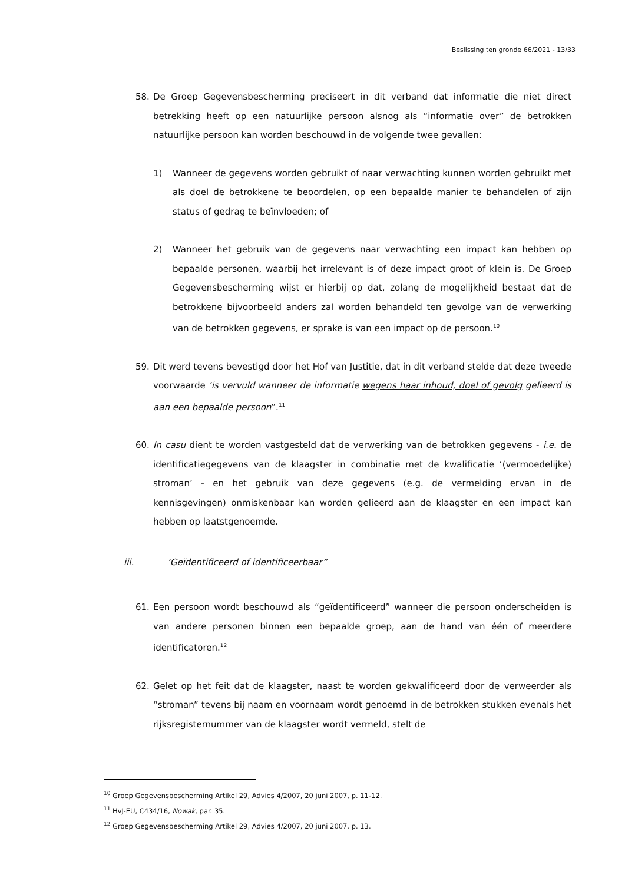Beslissing ten gronde 66/2021 - 13/33
58. De Groep Gegevensbescherming preciseert in dit verband dat informatie die niet direct betrekking heeft op een natuurlijke persoon alsnog als “informatie over” de betrokken natuurlijke persoon kan worden beschouwd in de volgende twee gevallen:
1) Wanneer de gegevens worden gebruikt of naar verwachting kunnen worden gebruikt met als doel de betrokkene te beoordelen, op een bepaalde manier te behandelen of zijn status of gedrag te beïnvloeden; of
2) Wanneer het gebruik van de gegevens naar verwachting een impact kan hebben op bepaalde personen, waarbij het irrelevant is of deze impact groot of klein is. De Groep Gegevensbescherming wijst er hierbij op dat, zolang de mogelijkheid bestaat dat de betrokkene bijvoorbeeld anders zal worden behandeld ten gevolge van de verwerking van de betrokken gegevens, er sprake is van een impact op de persoon.<sup>10</sup>
59. Dit werd tevens bevestigd door het Hof van Justitie, dat in dit verband stelde dat deze tweede voorwaarde ‘is vervuld wanneer de informatie wegens haar inhoud, doel of gevolg gelieerd is aan een bepaalde persoon”.<sup>11</sup>
60. In casu dient te worden vastgesteld dat de verwerking van de betrokken gegevens - i.e. de identificatiegegevens van de klaagster in combinatie met de kwalificatie ‘(vermoedelijke) stroman’ - en het gebruik van deze gegevens (e.g. de vermelding ervan in de kennisgevingen) onmiskenbaar kan worden gelieerd aan de klaagster en een impact kan hebben op laatstgenoemde.
iii. ‘Geïdentificeerd of identificeerbaar”
61. Een persoon wordt beschouwd als “geïdentificeerd” wanneer die persoon onderscheiden is van andere personen binnen een bepaalde groep, aan de hand van één of meerdere identificatoren.<sup>12</sup>
62. Gelet op het feit dat de klaagster, naast te worden gekwalificeerd door de verweerder als “stroman” tevens bij naam en voornaam wordt genoemd in de betrokken stukken evenals het rijksregisternummer van de klaagster wordt vermeld, stelt de
<sup>10</sup> Groep Gegevensbescherming Artikel 29, Advies 4/2007, 20 juni 2007, p. 11-12.
<sup>11</sup> HvJ-EU, C434/16, Nowak, par. 35.
<sup>12</sup> Groep Gegevensbescherming Artikel 29, Advies 4/2007, 20 juni 2007, p. 13.